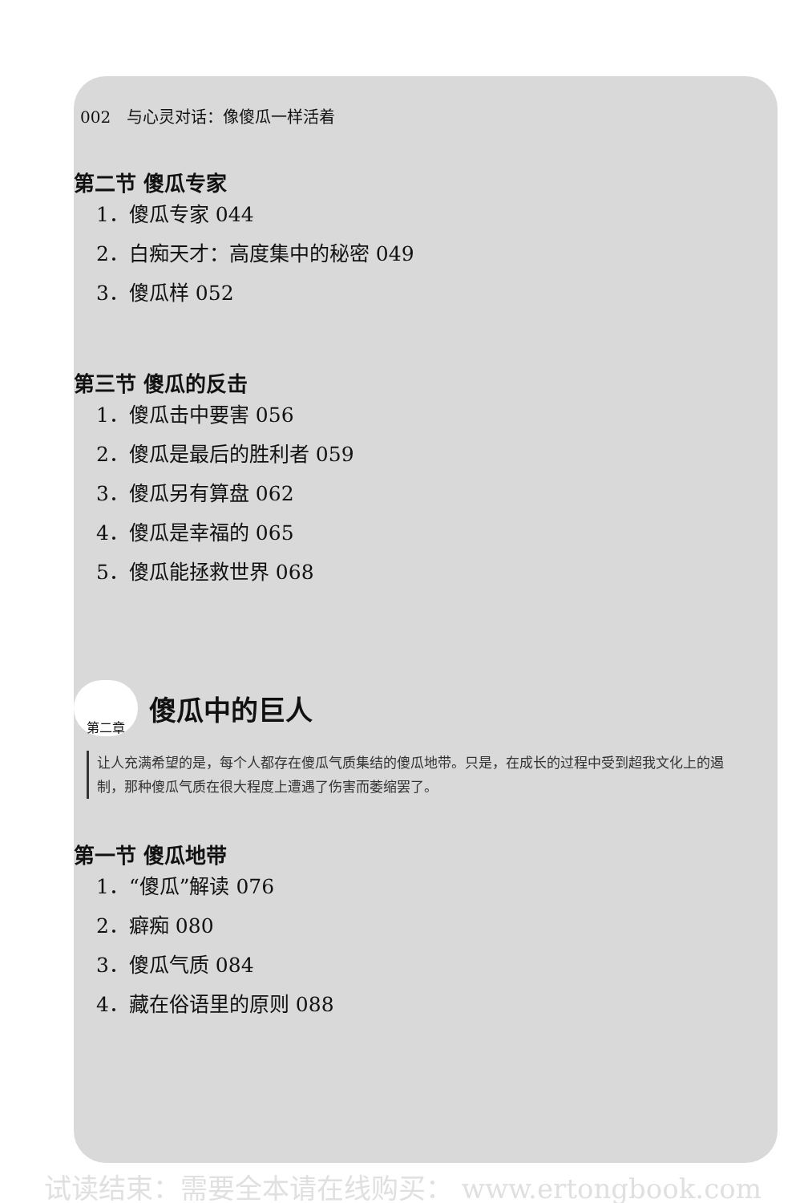002　与心灵对话：像傻瓜一样活着
第二节 傻瓜专家
1．傻瓜专家 044
2．白痴天才：高度集中的秘密 049
3．傻瓜样 052
第三节 傻瓜的反击
1．傻瓜击中要害 056
2．傻瓜是最后的胜利者 059
3．傻瓜另有算盘 062
4．傻瓜是幸福的 065
5．傻瓜能拯救世界 068
第二章
傻瓜中的巨人
让人充满希望的是，每个人都存在傻瓜气质集结的傻瓜地带。只是，在成长的过程中受到超我文化上的遏制，那种傻瓜气质在很大程度上遭遇了伤害而萎缩罢了。
第一节 傻瓜地带
1．“傻瓜”解读 076
2．癖痴 080
3．傻瓜气质 084
4．藏在俗语里的原则 088
试读结束：需要全本请在线购买： www.ertongbook.com